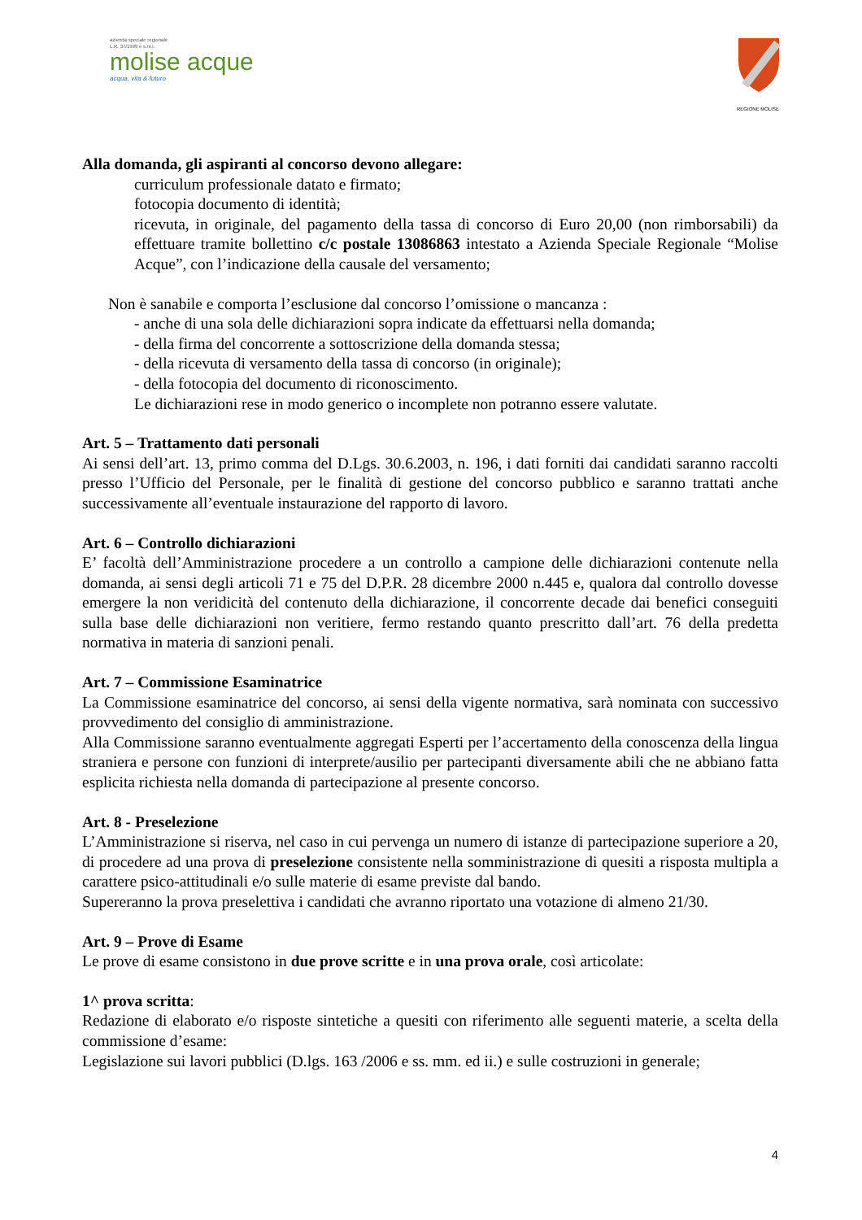azienda speciale regionale
L.R. 37/1999 e s.m.i.
molise acque
acqua, vita & futuro
REGIONE MOLISE
Alla domanda, gli aspiranti al concorso devono allegare:
curriculum professionale datato e firmato;
fotocopia documento di identità;
ricevuta, in originale, del pagamento della tassa di concorso di Euro 20,00 (non rimborsabili) da effettuare tramite bollettino c/c postale 13086863 intestato a Azienda Speciale Regionale “Molise Acque”, con l’indicazione della causale del versamento;
Non è sanabile e comporta l’esclusione dal concorso l’omissione o mancanza :
- anche di una sola delle dichiarazioni sopra indicate da effettuarsi nella domanda;
- della firma del concorrente a sottoscrizione della domanda stessa;
- della ricevuta di versamento della tassa di concorso (in originale);
- della fotocopia del documento di riconoscimento.
Le dichiarazioni rese in modo generico o incomplete non potranno essere valutate.
Art. 5 – Trattamento dati personali
Ai sensi dell’art. 13, primo comma del D.Lgs. 30.6.2003, n. 196, i dati forniti dai candidati saranno raccolti presso l’Ufficio del Personale, per le finalità di gestione del concorso pubblico e saranno trattati anche successivamente all’eventuale instaurazione del rapporto di lavoro.
Art. 6 – Controllo dichiarazioni
E’ facoltà dell’Amministrazione procedere a un controllo a campione delle dichiarazioni contenute nella domanda, ai sensi degli articoli 71 e 75 del D.P.R. 28 dicembre 2000 n.445 e, qualora dal controllo dovesse emergere la non veridicità del contenuto della dichiarazione, il concorrente decade dai benefici conseguiti sulla base delle dichiarazioni non veritiere, fermo restando quanto prescritto dall’art. 76 della predetta normativa in materia di sanzioni penali.
Art. 7 – Commissione Esaminatrice
La Commissione esaminatrice del concorso, ai sensi della vigente normativa, sarà nominata con successivo provvedimento del consiglio di amministrazione.
Alla Commissione saranno eventualmente aggregati Esperti per l’accertamento della conoscenza della lingua straniera e persone con funzioni di interprete/ausilio per partecipanti diversamente abili che ne abbiano fatta esplicita richiesta nella domanda di partecipazione al presente concorso.
Art. 8 - Preselezione
L’Amministrazione si riserva, nel caso in cui pervenga un numero di istanze di partecipazione superiore a 20, di procedere ad una prova di preselezione consistente nella somministrazione di quesiti a risposta multipla a carattere psico-attitudinali e/o sulle materie di esame previste dal bando.
Supereranno la prova preselettiva i candidati che avranno riportato una votazione di almeno 21/30.
Art. 9 – Prove di Esame
Le prove di esame consistono in due prove scritte e in una prova orale, così articolate:
1^ prova scritta:
Redazione di elaborato e/o risposte sintetiche a quesiti con riferimento alle seguenti materie, a scelta della commissione d’esame:
Legislazione sui lavori pubblici (D.lgs. 163 /2006 e ss. mm. ed ii.) e sulle costruzioni in generale;
4